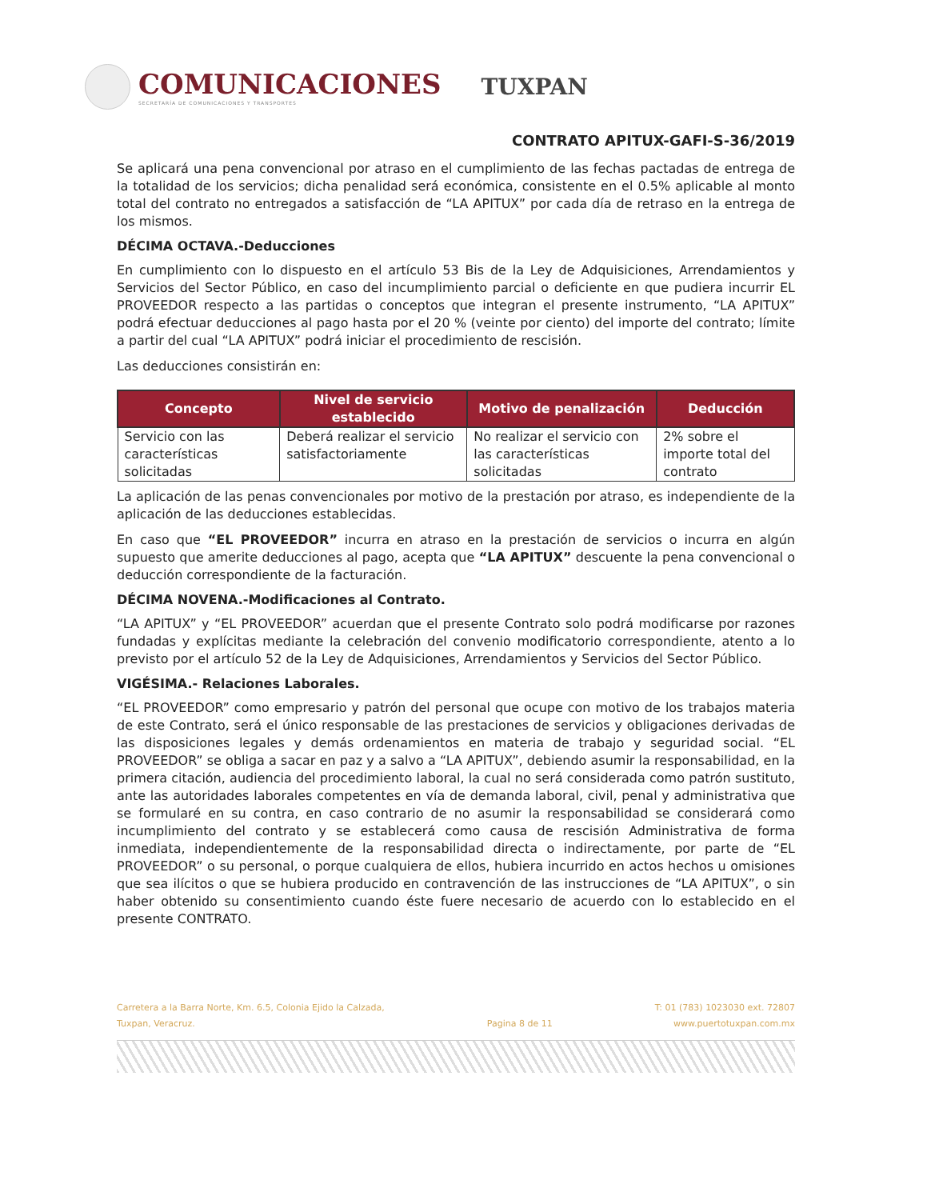COMUNICACIONES
SECRETARÍA DE COMUNICACIONES Y TRANSPORTES
TUXPAN
CONTRATO APITUX-GAFI-S-36/2019
Se aplicará una pena convencional por atraso en el cumplimiento de las fechas pactadas de entrega de la totalidad de los servicios; dicha penalidad será económica, consistente en el 0.5% aplicable al monto total del contrato no entregados a satisfacción de “LA APITUX” por cada día de retraso en la entrega de los mismos.
DÉCIMA OCTAVA.-Deducciones
En cumplimiento con lo dispuesto en el artículo 53 Bis de la Ley de Adquisiciones, Arrendamientos y Servicios del Sector Público, en caso del incumplimiento parcial o deficiente en que pudiera incurrir EL PROVEEDOR respecto a las partidas o conceptos que integran el presente instrumento, “LA APITUX” podrá efectuar deducciones al pago hasta por el 20 % (veinte por ciento) del importe del contrato; límite a partir del cual “LA APITUX” podrá iniciar el procedimiento de rescisión.
Las deducciones consistirán en:
| Concepto | Nivel de servicio establecido | Motivo de penalización | Deducción |
| --- | --- | --- | --- |
| Servicio con las características solicitadas | Deberá realizar el servicio satisfactoriamente | No realizar el servicio con las características solicitadas | 2% sobre el importe total del contrato |
La aplicación de las penas convencionales por motivo de la prestación por atraso, es independiente de la aplicación de las deducciones establecidas.
En caso que “EL PROVEEDOR” incurra en atraso en la prestación de servicios o incurra en algún supuesto que amerite deducciones al pago, acepta que “LA APITUX” descuente la pena convencional o deducción correspondiente de la facturación.
DÉCIMA NOVENA.-Modificaciones al Contrato.
“LA APITUX” y “EL PROVEEDOR” acuerdan que el presente Contrato solo podrá modificarse por razones fundadas y explícitas mediante la celebración del convenio modificatorio correspondiente, atento a lo previsto por el artículo 52 de la Ley de Adquisiciones, Arrendamientos y Servicios del Sector Público.
VIGÉSIMA.- Relaciones Laborales.
“EL PROVEEDOR” como empresario y patrón del personal que ocupe con motivo de los trabajos materia de este Contrato, será el único responsable de las prestaciones de servicios y obligaciones derivadas de las disposiciones legales y demás ordenamientos en materia de trabajo y seguridad social. “EL PROVEEDOR” se obliga a sacar en paz y a salvo a “LA APITUX”, debiendo asumir la responsabilidad, en la primera citación, audiencia del procedimiento laboral, la cual no será considerada como patrón sustituto, ante las autoridades laborales competentes en vía de demanda laboral, civil, penal y administrativa que se formularé en su contra, en caso contrario de no asumir la responsabilidad se considerará como incumplimiento del contrato y se establecerá como causa de rescisión Administrativa de forma inmediata, independientemente de la responsabilidad directa o indirectamente, por parte de “EL PROVEEDOR” o su personal, o porque cualquiera de ellos, hubiera incurrido en actos hechos u omisiones que sea ilícitos o que se hubiera producido en contravención de las instrucciones de “LA APITUX”, o sin haber obtenido su consentimiento cuando éste fuere necesario de acuerdo con lo establecido en el presente CONTRATO.
Carretera a la Barra Norte, Km. 6.5, Colonia Ejido la Calzada,
Tuxpan, Veracruz.
Pagina 8 de 11 T: 01 (783) 1023030 ext. 72807
www.puertotuxpan.com.mx